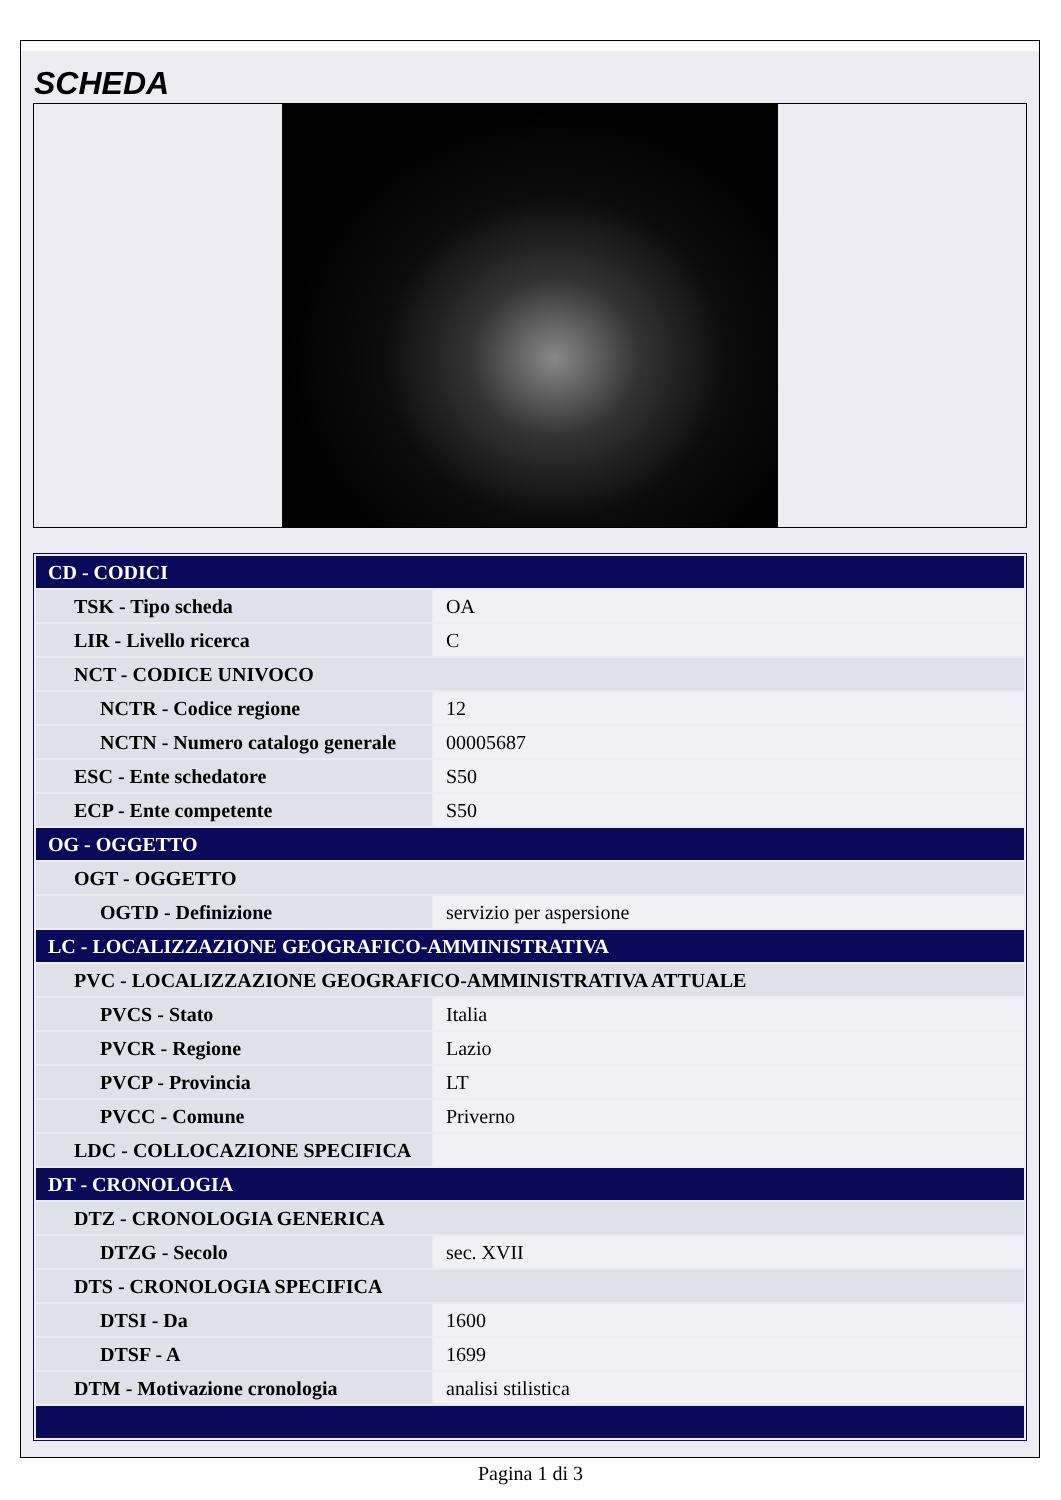SCHEDA
| CD - CODICI | |
| TSK - Tipo scheda | OA |
| LIR - Livello ricerca | C |
| NCT - CODICE UNIVOCO | |
| NCTR - Codice regione | 12 |
| NCTN - Numero catalogo generale | 00005687 |
| ESC - Ente schedatore | S50 |
| ECP - Ente competente | S50 |
| OG - OGGETTO | |
| OGT - OGGETTO | |
| OGTD - Definizione | servizio per aspersione |
| LC - LOCALIZZAZIONE GEOGRAFICO-AMMINISTRATIVA | |
| PVC - LOCALIZZAZIONE GEOGRAFICO-AMMINISTRATIVA ATTUALE | |
| PVCS - Stato | Italia |
| PVCR - Regione | Lazio |
| PVCP - Provincia | LT |
| PVCC - Comune | Priverno |
| LDC - COLLOCAZIONE SPECIFICA | |
| DT - CRONOLOGIA | |
| DTZ - CRONOLOGIA GENERICA | |
| DTZG - Secolo | sec. XVII |
| DTS - CRONOLOGIA SPECIFICA | |
| DTSI - Da | 1600 |
| DTSF - A | 1699 |
| DTM - Motivazione cronologia | analisi stilistica |
Pagina 1 di 3